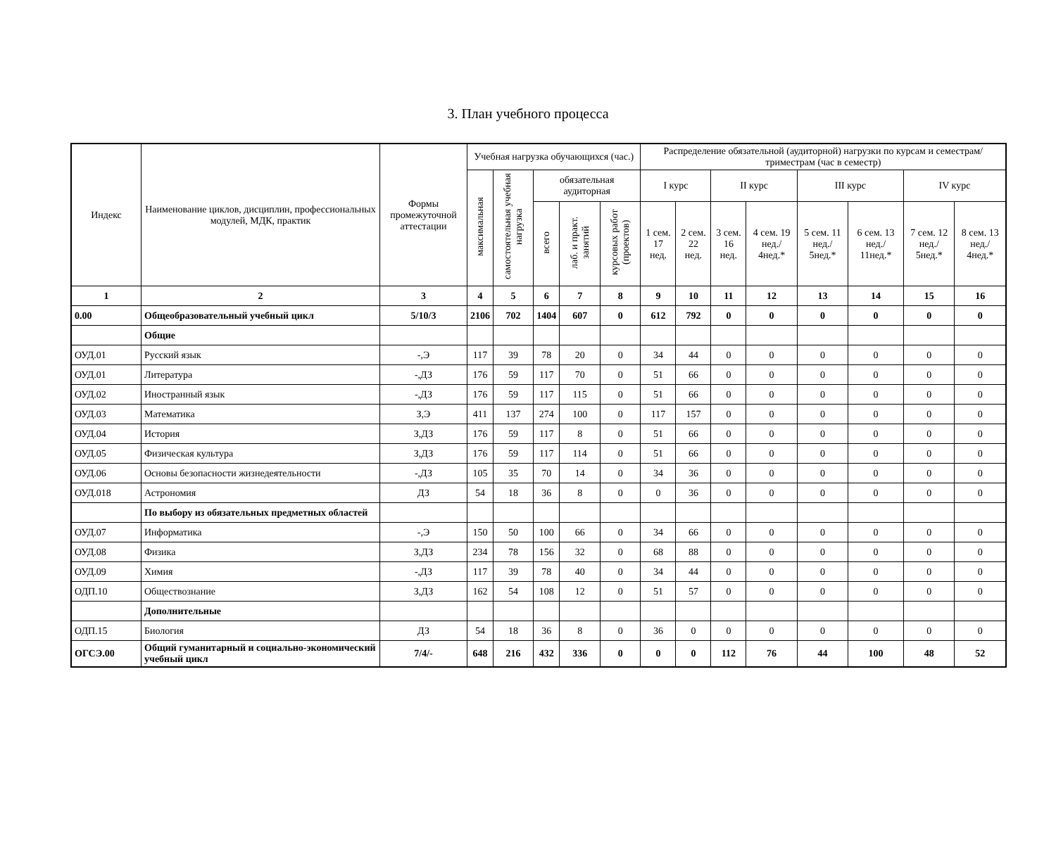3. План учебного процесса
| Индекс | Наименование циклов, дисциплин, профессиональных модулей, МДК, практик | Формы промежуточной аттестации | Учебная нагрузка обучающихся (час.) | | | | | Распределение обязательной (аудиторной) нагрузки по курсам и семестрам/триместрам (час в семестр) | | | | | | | |
| --- | --- | --- | --- | --- | --- | --- | --- | --- | --- | --- | --- | --- | --- | --- | --- |
| | | | максимальная | самостоятельная учебная нагрузка | обязательная аудиторная | | | I курс | | II курс | | III курс | | IV курс | |
| | | | | | всего | лаб. и практ. занятий | курсовых работ (проектов) | 1 сем. 17 нед. | 2 сем. 22 нед. | 3 сем. 16 нед. | 4 сем. 19 нед./ 4нед.* | 5 сем. 11 нед./ 5нед.* | 6 сем. 13 нед./ 11нед.* | 7 сем. 12 нед./ 5нед.* | 8 сем. 13 нед./ 4нед.* |
| 1 | 2 | 3 | 4 | 5 | 6 | 7 | 8 | 9 | 10 | 11 | 12 | 13 | 14 | 15 | 16 |
| 0.00 | Общеобразовательный учебный цикл | 5/10/3 | 2106 | 702 | 1404 | 607 | 0 | 612 | 792 | 0 | 0 | 0 | 0 | 0 | 0 |
| | Общие | | | | | | | | | | | | | | |
| ОУД.01 | Русский язык | -,Э | 117 | 39 | 78 | 20 | 0 | 34 | 44 | 0 | 0 | 0 | 0 | 0 | 0 |
| ОУД.01 | Литература | -,ДЗ | 176 | 59 | 117 | 70 | 0 | 51 | 66 | 0 | 0 | 0 | 0 | 0 | 0 |
| ОУД.02 | Иностранный язык | -,ДЗ | 176 | 59 | 117 | 115 | 0 | 51 | 66 | 0 | 0 | 0 | 0 | 0 | 0 |
| ОУД.03 | Математика | З,Э | 411 | 137 | 274 | 100 | 0 | 117 | 157 | 0 | 0 | 0 | 0 | 0 | 0 |
| ОУД.04 | История | З,ДЗ | 176 | 59 | 117 | 8 | 0 | 51 | 66 | 0 | 0 | 0 | 0 | 0 | 0 |
| ОУД.05 | Физическая культура | З,ДЗ | 176 | 59 | 117 | 114 | 0 | 51 | 66 | 0 | 0 | 0 | 0 | 0 | 0 |
| ОУД.06 | Основы безопасности жизнедеятельности | -,ДЗ | 105 | 35 | 70 | 14 | 0 | 34 | 36 | 0 | 0 | 0 | 0 | 0 | 0 |
| ОУД.018 | Астрономия | ДЗ | 54 | 18 | 36 | 8 | 0 | 0 | 36 | 0 | 0 | 0 | 0 | 0 | 0 |
| | По выбору из обязательных предметных областей | | | | | | | | | | | | | | |
| ОУД.07 | Информатика | -,Э | 150 | 50 | 100 | 66 | 0 | 34 | 66 | 0 | 0 | 0 | 0 | 0 | 0 |
| ОУД.08 | Физика | З,ДЗ | 234 | 78 | 156 | 32 | 0 | 68 | 88 | 0 | 0 | 0 | 0 | 0 | 0 |
| ОУД.09 | Химия | -,ДЗ | 117 | 39 | 78 | 40 | 0 | 34 | 44 | 0 | 0 | 0 | 0 | 0 | 0 |
| ОДП.10 | Обществознание | З,ДЗ | 162 | 54 | 108 | 12 | 0 | 51 | 57 | 0 | 0 | 0 | 0 | 0 | 0 |
| | Дополнительные | | | | | | | | | | | | | | |
| ОДП.15 | Биология | ДЗ | 54 | 18 | 36 | 8 | 0 | 36 | 0 | 0 | 0 | 0 | 0 | 0 | 0 |
| ОГСЭ.00 | Общий гуманитарный и социально-экономический учебный цикл | 7/4/- | 648 | 216 | 432 | 336 | 0 | 0 | 0 | 112 | 76 | 44 | 100 | 48 | 52 |